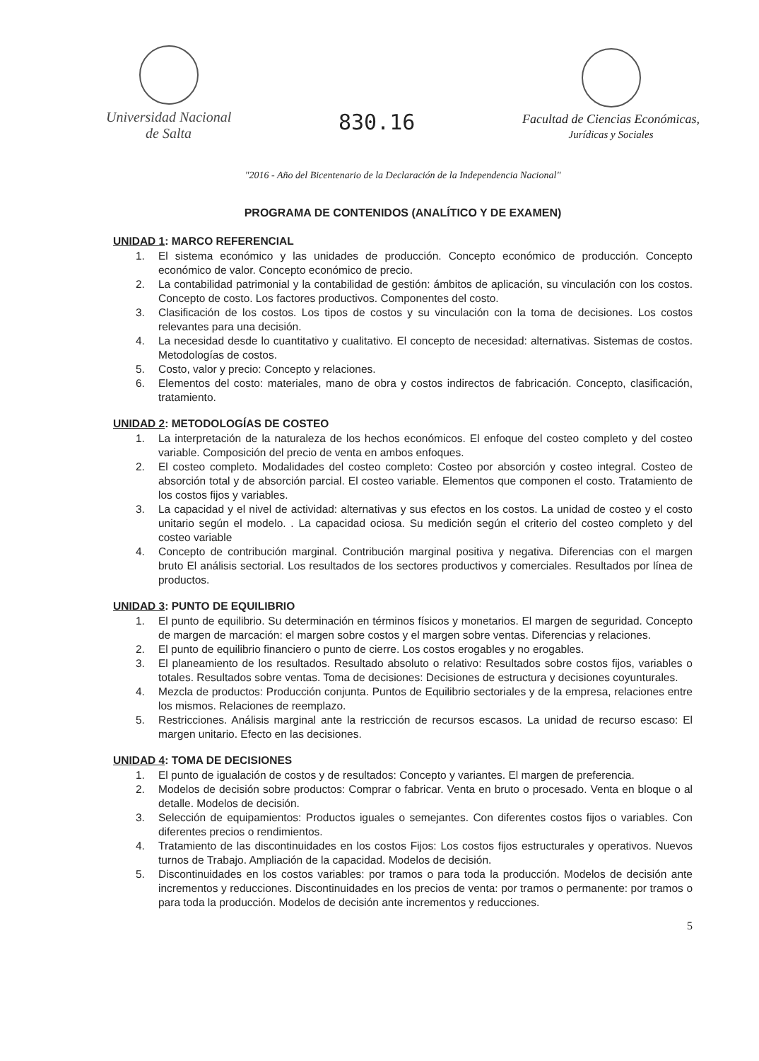Universidad Nacional
de Salta
830.16
Facultad de Ciencias Económicas,
Jurídicas y Sociales
"2016 - Año del Bicentenario de la Declaración de la Independencia Nacional"
PROGRAMA DE CONTENIDOS (ANALÍTICO Y DE EXAMEN)
UNIDAD 1: MARCO REFERENCIAL
1. El sistema económico y las unidades de producción. Concepto económico de producción. Concepto económico de valor. Concepto económico de precio.
2. La contabilidad patrimonial y la contabilidad de gestión: ámbitos de aplicación, su vinculación con los costos. Concepto de costo. Los factores productivos. Componentes del costo.
3. Clasificación de los costos. Los tipos de costos y su vinculación con la toma de decisiones. Los costos relevantes para una decisión.
4. La necesidad desde lo cuantitativo y cualitativo. El concepto de necesidad: alternativas. Sistemas de costos. Metodologías de costos.
5. Costo, valor y precio: Concepto y relaciones.
6. Elementos del costo: materiales, mano de obra y costos indirectos de fabricación. Concepto, clasificación, tratamiento.
UNIDAD 2: METODOLOGÍAS DE COSTEO
1. La interpretación de la naturaleza de los hechos económicos. El enfoque del costeo completo y del costeo variable. Composición del precio de venta en ambos enfoques.
2. El costeo completo. Modalidades del costeo completo: Costeo por absorción y costeo integral. Costeo de absorción total y de absorción parcial. El costeo variable. Elementos que componen el costo. Tratamiento de los costos fijos y variables.
3. La capacidad y el nivel de actividad: alternativas y sus efectos en los costos. La unidad de costeo y el costo unitario según el modelo. . La capacidad ociosa. Su medición según el criterio del costeo completo y del costeo variable
4. Concepto de contribución marginal. Contribución marginal positiva y negativa. Diferencias con el margen bruto El análisis sectorial. Los resultados de los sectores productivos y comerciales. Resultados por línea de productos.
UNIDAD 3: PUNTO DE EQUILIBRIO
1. El punto de equilibrio. Su determinación en términos físicos y monetarios. El margen de seguridad. Concepto de margen de marcación: el margen sobre costos y el margen sobre ventas. Diferencias y relaciones.
2. El punto de equilibrio financiero o punto de cierre. Los costos erogables y no erogables.
3. El planeamiento de los resultados. Resultado absoluto o relativo: Resultados sobre costos fijos, variables o totales. Resultados sobre ventas. Toma de decisiones: Decisiones de estructura y decisiones coyunturales.
4. Mezcla de productos: Producción conjunta. Puntos de Equilibrio sectoriales y de la empresa, relaciones entre los mismos. Relaciones de reemplazo.
5. Restricciones. Análisis marginal ante la restricción de recursos escasos. La unidad de recurso escaso: El margen unitario. Efecto en las decisiones.
UNIDAD 4: TOMA DE DECISIONES
1. El punto de igualación de costos y de resultados: Concepto y variantes. El margen de preferencia.
2. Modelos de decisión sobre productos: Comprar o fabricar. Venta en bruto o procesado. Venta en bloque o al detalle. Modelos de decisión.
3. Selección de equipamientos: Productos iguales o semejantes. Con diferentes costos fijos o variables. Con diferentes precios o rendimientos.
4. Tratamiento de las discontinuidades en los costos Fijos: Los costos fijos estructurales y operativos. Nuevos turnos de Trabajo. Ampliación de la capacidad. Modelos de decisión.
5. Discontinuidades en los costos variables: por tramos o para toda la producción. Modelos de decisión ante incrementos y reducciones. Discontinuidades en los precios de venta: por tramos o permanente: por tramos o para toda la producción. Modelos de decisión ante incrementos y reducciones.
5